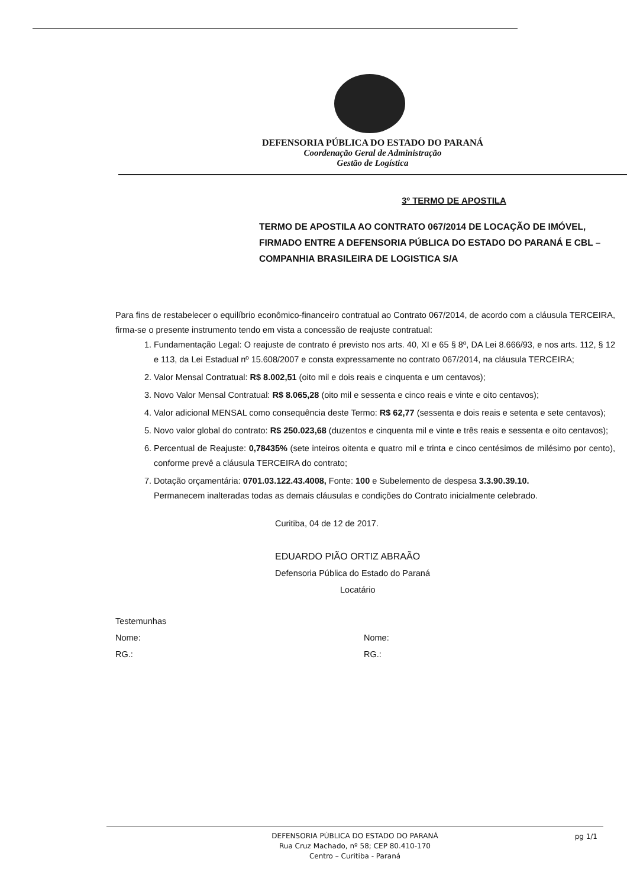DEFENSORIA PÚBLICA DO ESTADO DO PARANÁ
Coordenação Geral de Administração
Gestão de Logística
3º TERMO DE APOSTILA
TERMO DE APOSTILA AO CONTRATO 067/2014 DE LOCAÇÃO DE IMÓVEL, FIRMADO ENTRE A DEFENSORIA PÚBLICA DO ESTADO DO PARANÁ E CBL – COMPANHIA BRASILEIRA DE LOGISTICA S/A
Para fins de restabelecer o equilíbrio econômico-financeiro contratual ao Contrato 067/2014, de acordo com a cláusula TERCEIRA, firma-se o presente instrumento tendo em vista a concessão de reajuste contratual:
1. Fundamentação Legal: O reajuste de contrato é previsto nos arts. 40, XI e 65 § 8º, DA Lei 8.666/93, e nos arts. 112, § 12 e 113, da Lei Estadual nº 15.608/2007 e consta expressamente no contrato 067/2014, na cláusula TERCEIRA;
2. Valor Mensal Contratual: R$ 8.002,51 (oito mil e dois reais e cinquenta e um centavos);
3. Novo Valor Mensal Contratual: R$ 8.065,28 (oito mil e sessenta e cinco reais e vinte e oito centavos);
4. Valor adicional MENSAL como consequência deste Termo: R$ 62,77 (sessenta e dois reais e setenta e sete centavos);
5. Novo valor global do contrato: R$ 250.023,68 (duzentos e cinquenta mil e vinte e três reais e sessenta e oito centavos);
6. Percentual de Reajuste: 0,78435% (sete inteiros oitenta e quatro mil e trinta e cinco centésimos de milésimo por cento), conforme prevê a cláusula TERCEIRA do contrato;
7. Dotação orçamentária: 0701.03.122.43.4008, Fonte: 100 e Subelemento de despesa 3.3.90.39.10.
Permanecem inalteradas todas as demais cláusulas e condições do Contrato inicialmente celebrado.
Curitiba, 04 de 12 de 2017.
EDUARDO PIÃO ORTIZ ABRAÃO
Defensoria Pública do Estado do Paraná
Locatário
Testemunhas
Nome:
RG.:
Nome:
RG.:
DEFENSORIA PÚBLICA DO ESTADO DO PARANÁ
Rua Cruz Machado, nº 58; CEP 80.410-170
Centro – Curitiba - Paraná
pg 1/1